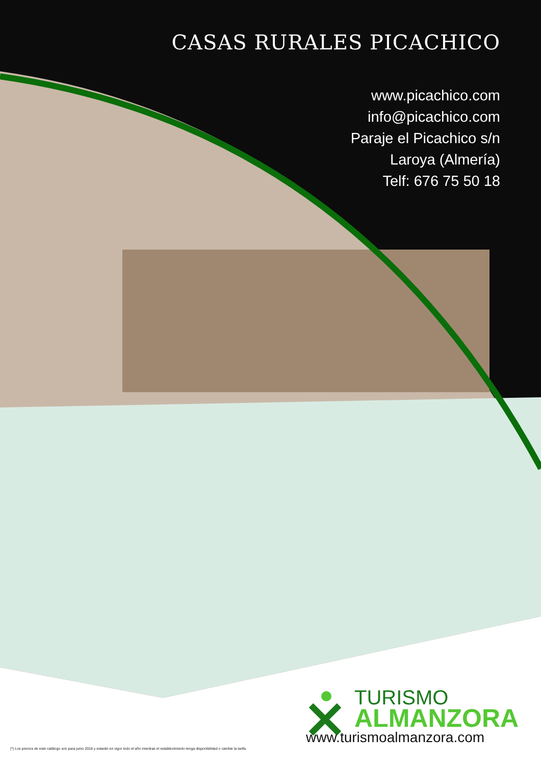CASAS RURALES PICACHICO
www.picachico.com
info@picachico.com
Paraje el Picachico s/n
Laroya (Almería)
Telf: 676 75 50 18
TURISMO
ALMANZORA
www.turismoalmanzora.com
(*) Los precios de este catálogo son para junio 2018 y estarán en vigor todo el año mientras el establecimiento tenga disponibilidad o cambie la tarifa.